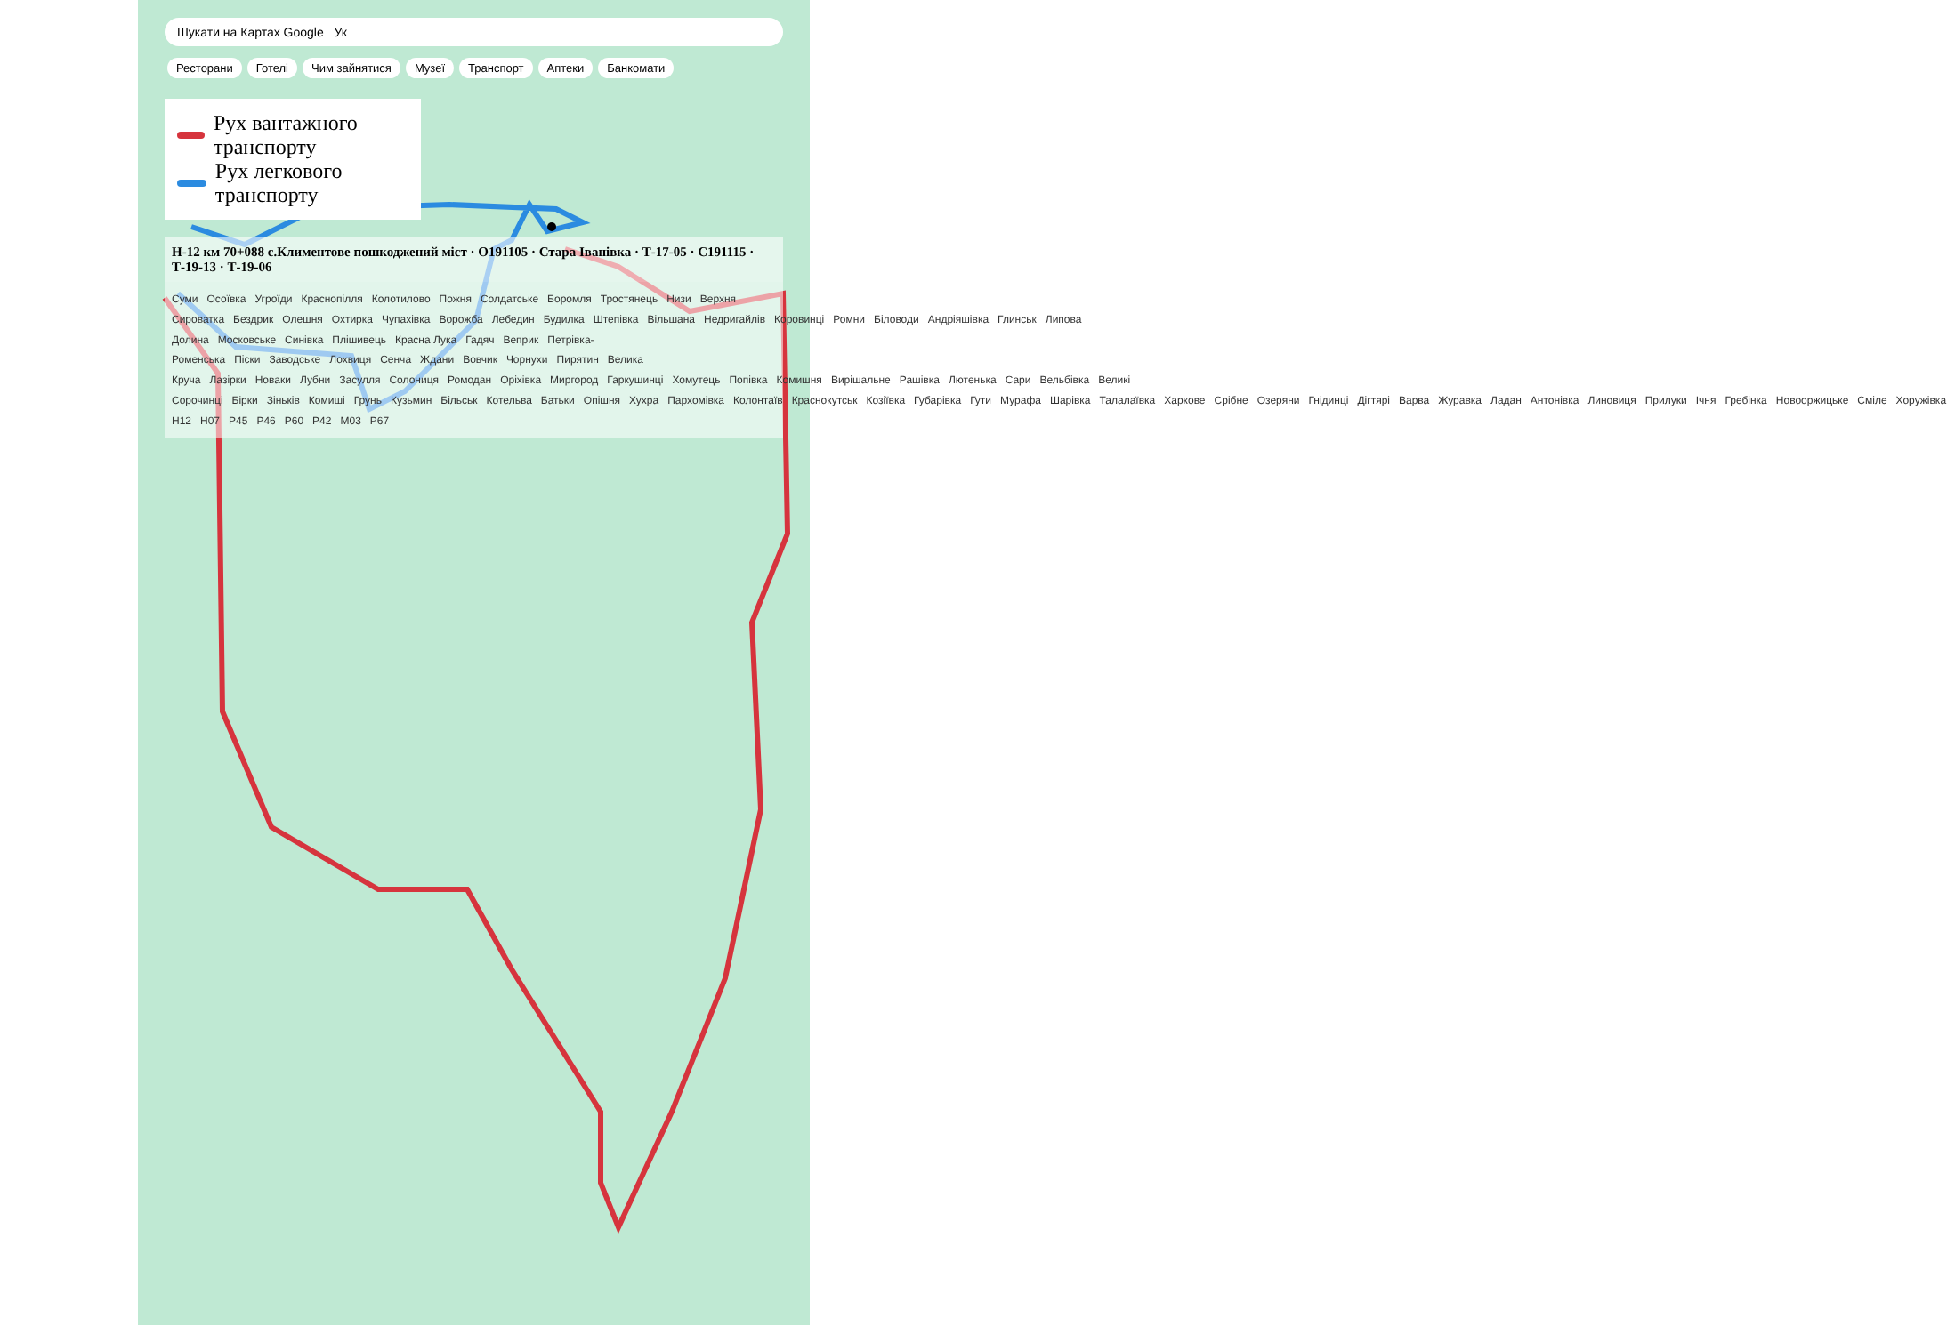Шукати на Картах Google Ук
Ресторани Готелі Чим зайнятися Музеї Транспорт Аптеки Банкомати
Рух вантажного транспорту
Рух легкового транспорту
Н-12 км 70+088 с.Климентове пошкоджений міст · О191105 · Стара Іванівка · Т-17-05 · С191115 · Т-19-13 · Т-19-06
Суми Осоївка Угроїди Краснопілля Колотилово Пожня Солдатське Боромля Тростянець Низи Верхня Сироватка Бездрик Олешня Охтирка Чупахівка Ворожба Лебедин Будилка Штепівка Вільшана Недригайлів Коровинці Ромни Біловоди Андріяшівка Глинськ Липова Долина Московське Синівка Плішивець Красна Лука Гадяч Веприк Петрівка-Роменська Піски Заводське Лохвиця Сенча Ждани Вовчик Чорнухи Пирятин Велика Круча Лазірки Новаки Лубни Засулля Солониця Ромодан Оріхівка Миргород Гаркушинці Хомутець Попівка Комишня Вирішальне Рашівка Лютенька Сари Вельбівка Великі Сорочинці Бірки Зіньків Комиші Грунь Кузьмин Більськ Котельва Батьки Опішня Хухра Пархомівка Колонтаїв Краснокутськ Козіївка Губарівка Гути Мурафа Шарівка Талалаївка Харкове Срібне Озеряни Гнідинці Дігтярі Варва Журавка Ладан Антонівка Линовиця Прилуки Ічня Гребінка Новооржицьке Смілe Хоружівка
H12 H07 P45 P46 P60 P42 M03 P67